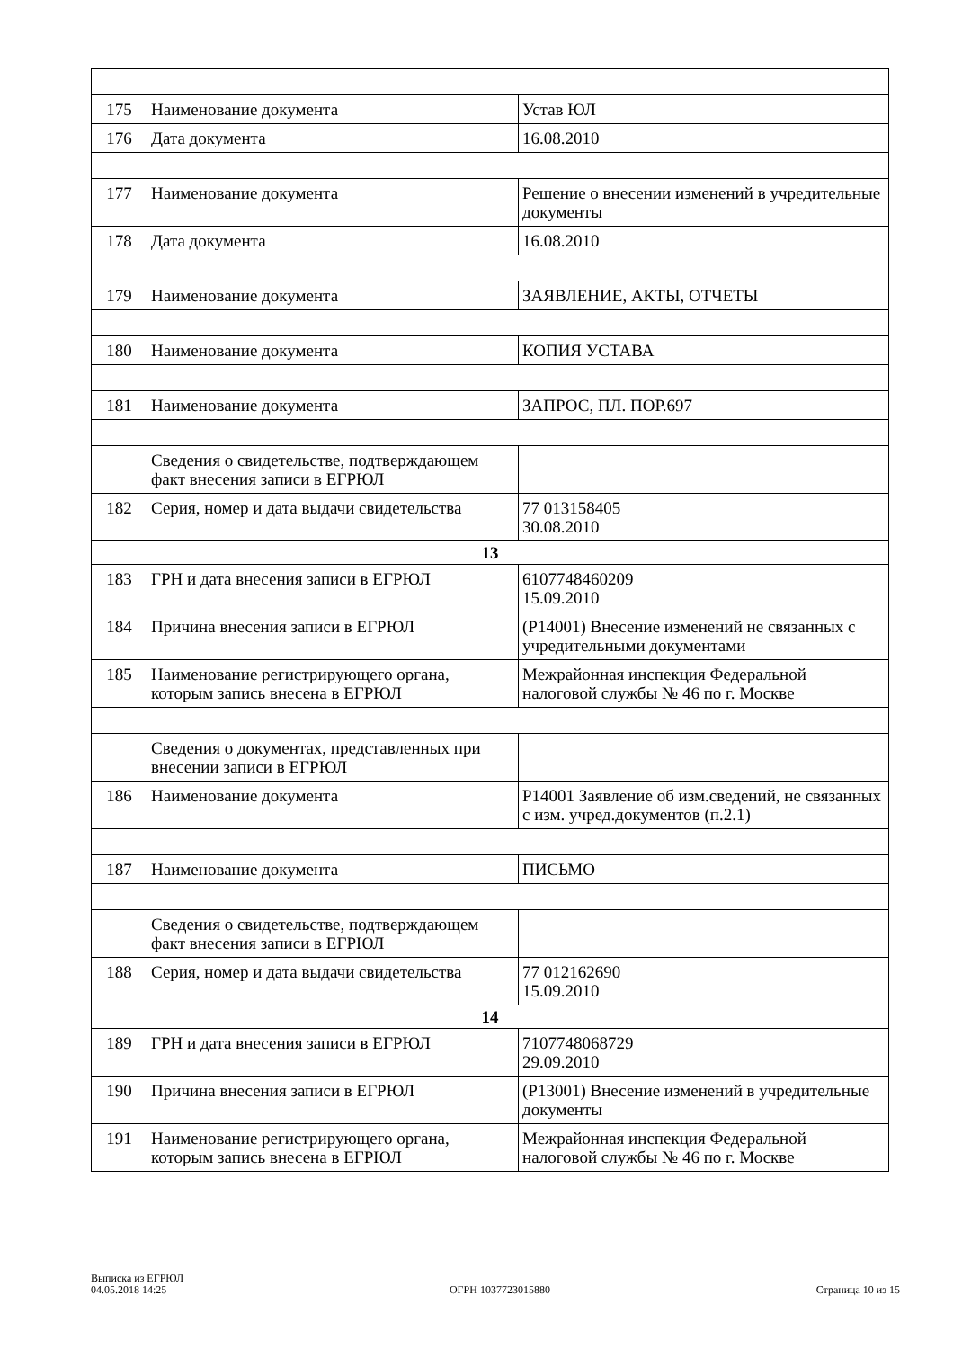| 175 | Наименование документа | Устав ЮЛ |
| 176 | Дата документа | 16.08.2010 |
| 177 | Наименование документа | Решение о внесении изменений в учредительные документы |
| 178 | Дата документа | 16.08.2010 |
| 179 | Наименование документа | ЗАЯВЛЕНИЕ, АКТЫ, ОТЧЕТЫ |
| 180 | Наименование документа | КОПИЯ УСТАВА |
| 181 | Наименование документа | ЗАПРОС, ПЛ. ПОР.697 |
| | Сведения о свидетельстве, подтверждающем факт внесения записи в ЕГРЮЛ | |
| 182 | Серия, номер и дата выдачи свидетельства | 77 013158405 30.08.2010 |
| 13 | | |
| 183 | ГРН и дата внесения записи в ЕГРЮЛ | 6107748460209 15.09.2010 |
| 184 | Причина внесения записи в ЕГРЮЛ | (Р14001) Внесение изменений не связанных с учредительными документами |
| 185 | Наименование регистрирующего органа, которым запись внесена в ЕГРЮЛ | Межрайонная инспекция Федеральной налоговой службы № 46 по г. Москве |
| | Сведения о документах, представленных при внесении записи в ЕГРЮЛ | |
| 186 | Наименование документа | Р14001 Заявление об изм.сведений, не связанных с изм. учред.документов (п.2.1) |
| 187 | Наименование документа | ПИСЬМО |
| | Сведения о свидетельстве, подтверждающем факт внесения записи в ЕГРЮЛ | |
| 188 | Серия, номер и дата выдачи свидетельства | 77 012162690 15.09.2010 |
| 14 | | |
| 189 | ГРН и дата внесения записи в ЕГРЮЛ | 7107748068729 29.09.2010 |
| 190 | Причина внесения записи в ЕГРЮЛ | (Р13001) Внесение изменений в учредительные документы |
| 191 | Наименование регистрирующего органа, которым запись внесена в ЕГРЮЛ | Межрайонная инспекция Федеральной налоговой службы № 46 по г. Москве |
Выписка из ЕГРЮЛ
04.05.2018 14:25
ОГРН 1037723015880
Страница 10 из 15